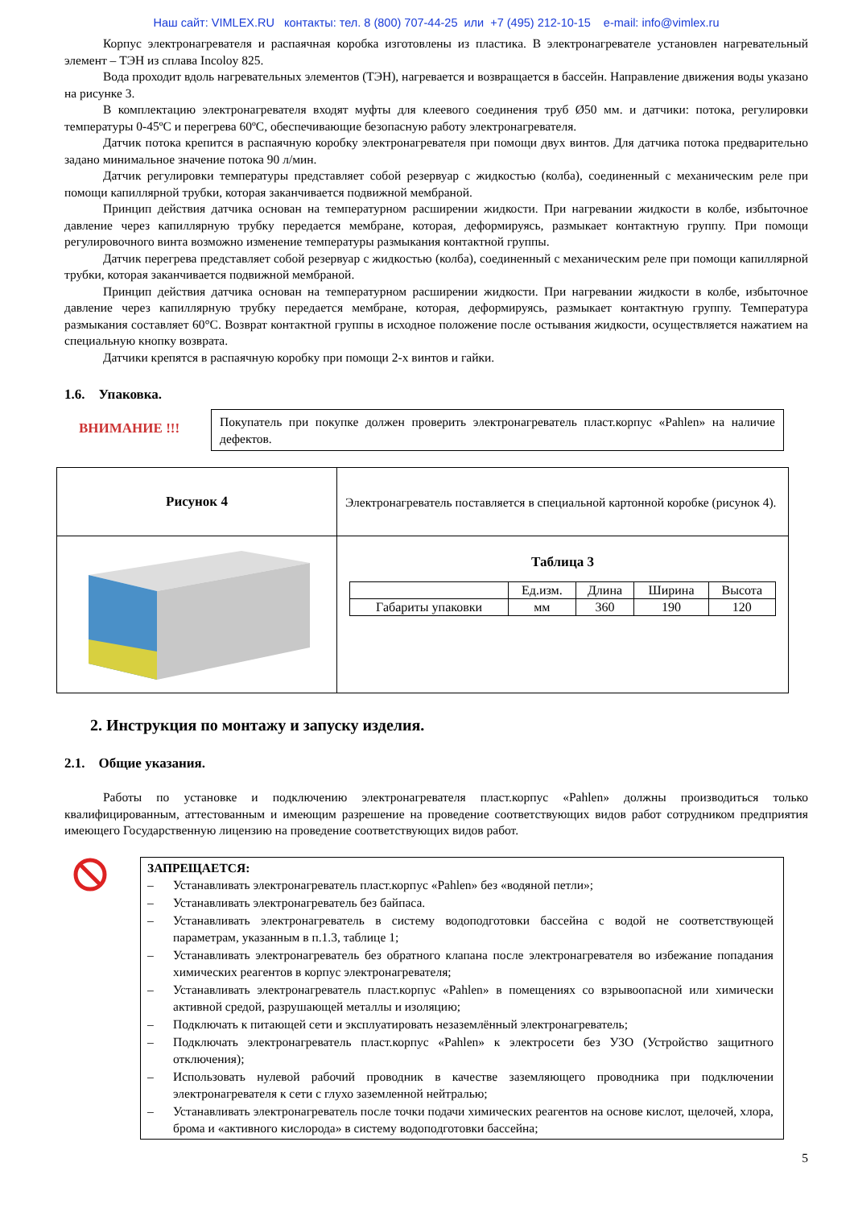Наш сайт: VIMLEX.RU контакты: тел. 8 (800) 707-44-25 или +7 (495) 212-10-15 e-mail: info@vimlex.ru
Корпус электронагревателя и распаячная коробка изготовлены из пластика. В электронагревателе установлен нагревательный элемент – ТЭН из сплава Incoloy 825.
Вода проходит вдоль нагревательных элементов (ТЭН), нагревается и возвращается в бассейн. Направление движения воды указано на рисунке 3.
В комплектацию электронагревателя входят муфты для клеевого соединения труб Ø50 мм. и датчики: потока, регулировки температуры 0-45ºС и перегрева 60ºС, обеспечивающие безопасную работу электронагревателя.
Датчик потока крепится в распаячную коробку электронагревателя при помощи двух винтов. Для датчика потока предварительно задано минимальное значение потока 90 л/мин.
Датчик регулировки температуры представляет собой резервуар с жидкостью (колба), соединенный с механическим реле при помощи капиллярной трубки, которая заканчивается подвижной мембраной.
Принцип действия датчика основан на температурном расширении жидкости. При нагревании жидкости в колбе, избыточное давление через капиллярную трубку передается мембране, которая, деформируясь, размыкает контактную группу. При помощи регулировочного винта возможно изменение температуры размыкания контактной группы.
Датчик перегрева представляет собой резервуар с жидкостью (колба), соединенный с механическим реле при помощи капиллярной трубки, которая заканчивается подвижной мембраной.
Принцип действия датчика основан на температурном расширении жидкости. При нагревании жидкости в колбе, избыточное давление через капиллярную трубку передается мембране, которая, деформируясь, размыкает контактную группу. Температура размыкания составляет 60°С. Возврат контактной группы в исходное положение после остывания жидкости, осуществляется нажатием на специальную кнопку возврата.
Датчики крепятся в распаячную коробку при помощи 2-х винтов и гайки.
1.6. Упаковка.
ВНИМАНИЕ !!!
Покупатель при покупке должен проверить электронагреватель пласт.корпус «Pahlen» на наличие дефектов.
| Рисунок 4 | Электронагреватель поставляется в специальной картонной коробке (рисунок 4). |
| | Таблица 3 / / Ед.изм. / Длина / Ширина / Высота / / --- / --- / --- / --- / --- / / Габариты упаковки / мм / 360 / 190 / 120 / |
2. Инструкция по монтажу и запуску изделия.
2.1. Общие указания.
Работы по установке и подключению электронагревателя пласт.корпус «Pahlen» должны производиться только квалифицированным, аттестованным и имеющим разрешение на проведение соответствующих видов работ сотрудником предприятия имеющего Государственную лицензию на проведение соответствующих видов работ.
ЗАПРЕЩАЕТСЯ:
– Устанавливать электронагреватель пласт.корпус «Pahlen» без «водяной петли»;
– Устанавливать электронагреватель без байпаса.
– Устанавливать электронагреватель в систему водоподготовки бассейна с водой не соответствующей параметрам, указанным в п.1.3, таблице 1;
– Устанавливать электронагреватель без обратного клапана после электронагревателя во избежание попадания химических реагентов в корпус электронагревателя;
– Устанавливать электронагреватель пласт.корпус «Pahlen» в помещениях со взрывоопасной или химически активной средой, разрушающей металлы и изоляцию;
– Подключать к питающей сети и эксплуатировать незаземлённый электронагреватель;
– Подключать электронагреватель пласт.корпус «Pahlen» к электросети без УЗО (Устройство защитного отключения);
– Использовать нулевой рабочий проводник в качестве заземляющего проводника при подключении электронагревателя к сети с глухо заземленной нейтралью;
– Устанавливать электронагреватель после точки подачи химических реагентов на основе кислот, щелочей, хлора, брома и «активного кислорода» в систему водоподготовки бассейна;
5